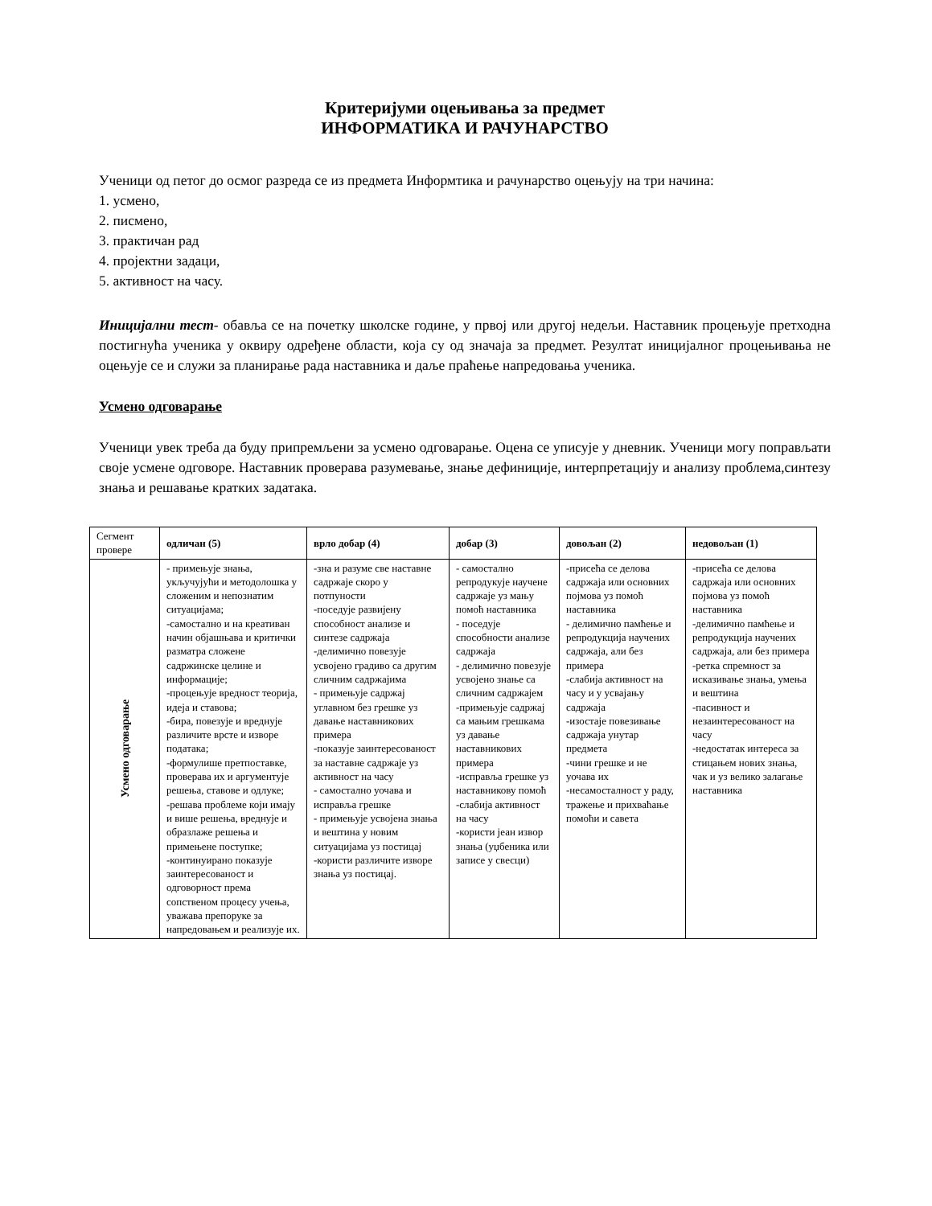Критеријуми оцењивања за предмет
ИНФОРМАТИКА И РАЧУНАРСТВО
Ученици од петог до осмог разреда се из предмета Информтика и рачунарство оцењују на три начина:
1. усмено,
2. писмено,
3. практичан рад
4. пројектни задаци,
5. активност на часу.
Иницијални тест- обавља се на почетку школске године, у првој или другој недељи. Наставник процењује претходна постигнућа ученика у оквиру одређене области, која су од значаја за предмет. Резултат иницијалног процењивања не оцењује се и служи за планирање рада наставника и даље праћење напредовања ученика.
Усмено одговарање
Ученици увек треба да буду припремљени за усмено одговарање. Оцена се уписује у дневник. Ученици могу поправљати своје усмене одговоре. Наставник проверава разумевање, знање дефиниције, интерпретацију и анализу проблема,синтезу знања и решавање кратких задатака.
| Сегмент провере | одличан (5) | врло добар (4) | добар (3) | довољан (2) | недовољан (1) |
| Усмено одговарање | - примењује знања, укључујући и методолошка у сложеним и непознатим ситуацијама; -самостално и на креативан начин објашњава и критички разматра сложене садржинске целине и информације; -процењује вредност теорија, идеја и ставова; -бира, повезује и вреднује различите врсте и изворе података; -формулише претпоставке, проверава их и аргументује решења, ставове и одлуке; -решава проблеме који имају и више решења, вреднује и образлаже решења и примењене поступке; -континуирано показује заинтересованост и одговорност према сопственом процесу учења, уважава препоруке за напредовањем и реализује их. | -зна и разуме све наставне садржаје скоро у потпуности -поседује развијену способност анализе и синтезе садржаја -делимично повезује усвојено градиво са другим сличним садржајима - примењује садржај углавном без грешке уз давање наставникових примера -показује заинтересованост за наставне садржаје уз активност на часу - самостално уочава и исправља грешке - примењује усвојена знања и вештина у новим ситуацијама уз постицај -користи различите изворе знања уз постицај. | - самостално репродукује научене садржаје уз мању помоћ наставника - поседује способности анализе садржаја - делимично повезује усвојено знање са сличним садржајем -примењује садржај са мањим грешкама уз давање наставникових примера -исправља грешке уз наставникову помоћ -слабија активност на часу -користи јеан извор знања (уџбеника или записе у свесци) | -присећа се делова садржаја или основних појмова уз помоћ наставника - делимично памћење и репродукција научених садржаја, али без примера -слабија активност на часу и у усвајању садржаја -изостаје повезивање садржаја унутар предмета -чини грешке и не уочава их -несамосталност у раду, тражење и прихваћање помоћи и савета | -присећа се делова садржаја или основних појмова уз помоћ наставника -делимично памћење и репродукција научених садржаја, али без примера -ретка спремност за исказивање знања, умења и вештина -пасивност и незаинтересованост на часу -недостатак интереса за стицањем нових знања, чак и уз велико залагање наставника |